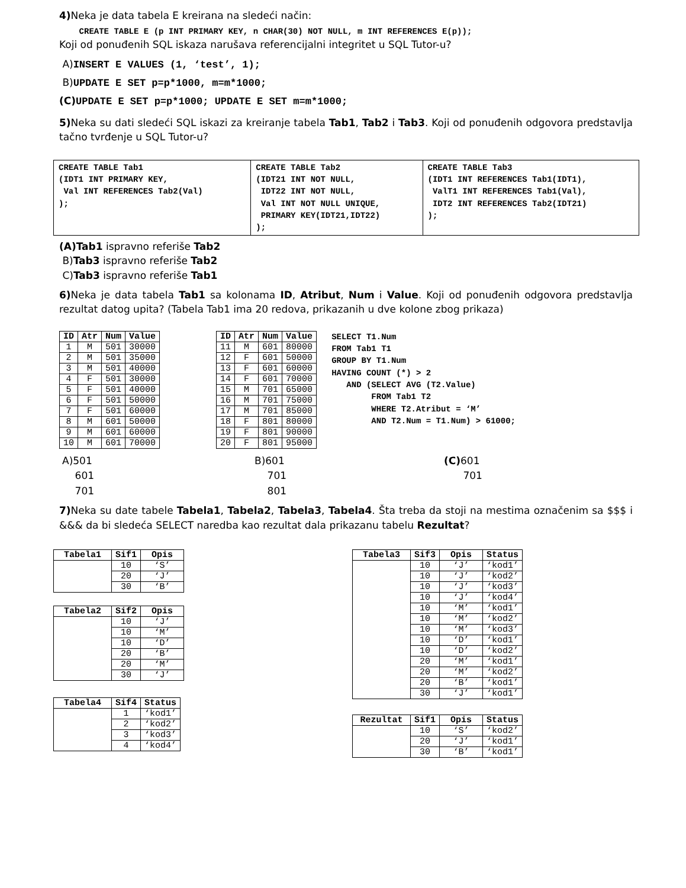4) Neka je data tabela E kreirana na sledeći način:
CREATE TABLE E (p INT PRIMARY KEY, n CHAR(30) NOT NULL, m INT REFERENCES E(p));
Koji od ponuđenih SQL iskaza narušava referencijalni integritet u SQL Tutor-u?
A)INSERT E VALUES (1, ‘test’, 1);
B)UPDATE E SET p=p*1000, m=m*1000;
(C) UPDATE E SET p=p*1000; UPDATE E SET m=m*1000;
5) Neka su dati sledeći SQL iskazi za kreiranje tabela Tab1, Tab2 i Tab3. Koji od ponuđenih odgovora predstavlja tačno tvrđenje u SQL Tutor-u?
| CREATE TABLE Tab1 (IDT1 INT PRIMARY KEY, Val INT REFERENCES Tab2(Val) ); | CREATE TABLE Tab2 (IDT21 INT NOT NULL, IDT22 INT NOT NULL, Val INT NOT NULL UNIQUE, PRIMARY KEY(IDT21,IDT22) ); | CREATE TABLE Tab3 (IDT1 INT REFERENCES Tab1(IDT1), ValT1 INT REFERENCES Tab1(Val), IDT2 INT REFERENCES Tab2(IDT21) ); |
(A)Tab1 ispravno referiše Tab2
B)Tab3 ispravno referiše Tab2
C)Tab3 ispravno referiše Tab1
6) Neka je data tabela Tab1 sa kolonama ID, Atribut, Num i Value. Koji od ponuđenih odgovora predstavlja rezultat datog upita? (Tabela Tab1 ima 20 redova, prikazanih u dve kolone zbog prikaza)
| ID | Atr | Num | Value |
| --- | --- | --- | --- |
| 1 | M | 501 | 30000 |
| 2 | M | 501 | 35000 |
| 3 | M | 501 | 40000 |
| 4 | F | 501 | 30000 |
| 5 | F | 501 | 40000 |
| 6 | F | 501 | 50000 |
| 7 | F | 501 | 60000 |
| 8 | M | 601 | 50000 |
| 9 | M | 601 | 60000 |
| 10 | M | 601 | 70000 |
| ID | Atr | Num | Value |
| --- | --- | --- | --- |
| 11 | M | 601 | 80000 |
| 12 | F | 601 | 50000 |
| 13 | F | 601 | 60000 |
| 14 | F | 601 | 70000 |
| 15 | M | 701 | 65000 |
| 16 | M | 701 | 75000 |
| 17 | M | 701 | 85000 |
| 18 | F | 801 | 80000 |
| 19 | F | 801 | 90000 |
| 20 | F | 801 | 95000 |
SELECT T1.Num FROM Tab1 T1 GROUP BY T1.Num HAVING COUNT (*) > 2 AND (SELECT AVG (T2.Value) FROM Tab1 T2 WHERE T2.Atribut = ‘M’ AND T2.Num = T1.Num) > 61000;
A)501
601
701
B)601
701
801
(C) 601
701
7) Neka su date tabele Tabela1, Tabela2, Tabela3, Tabela4. Šta treba da stoji na mestima označenim sa $$$ i &&& da bi sledeća SELECT naredba kao rezultat dala prikazanu tabelu Rezultat?
| Tabela1 | Sif1 | Opis |
| --- | --- | --- |
| | 10 | ‘S’ |
| | 20 | ‘J’ |
| | 30 | ‘B’ |
| Tabela2 | Sif2 | Opis |
| --- | --- | --- |
| | 10 | ‘J’ |
| | 10 | ‘M’ |
| | 10 | ‘D’ |
| | 20 | ‘B’ |
| | 20 | ‘M’ |
| | 30 | ‘J’ |
| Tabela4 | Sif4 | Status |
| --- | --- | --- |
| | 1 | ‘kod1’ |
| | 2 | ‘kod2’ |
| | 3 | ‘kod3’ |
| | 4 | ‘kod4’ |
| Tabela3 | Sif3 | Opis | Status |
| --- | --- | --- | --- |
| | 10 | ‘J’ | ‘kod1’ |
| | 10 | ‘J’ | ‘kod2’ |
| | 10 | ‘J’ | ‘kod3’ |
| | 10 | ‘J’ | ‘kod4’ |
| | 10 | ‘M’ | ‘kod1’ |
| | 10 | ‘M’ | ‘kod2’ |
| | 10 | ‘M’ | ‘kod3’ |
| | 10 | ‘D’ | ‘kod1’ |
| | 10 | ‘D’ | ‘kod2’ |
| | 20 | ‘M’ | ‘kod1’ |
| | 20 | ‘M’ | ‘kod2’ |
| | 20 | ‘B’ | ‘kod1’ |
| | 30 | ‘J’ | ‘kod1’ |
| Rezultat | Sif1 | Opis | Status |
| --- | --- | --- | --- |
| | 10 | ‘S’ | ‘kod2’ |
| | 20 | ‘J’ | ‘kod1’ |
| | 30 | ‘B’ | ‘kod1’ |